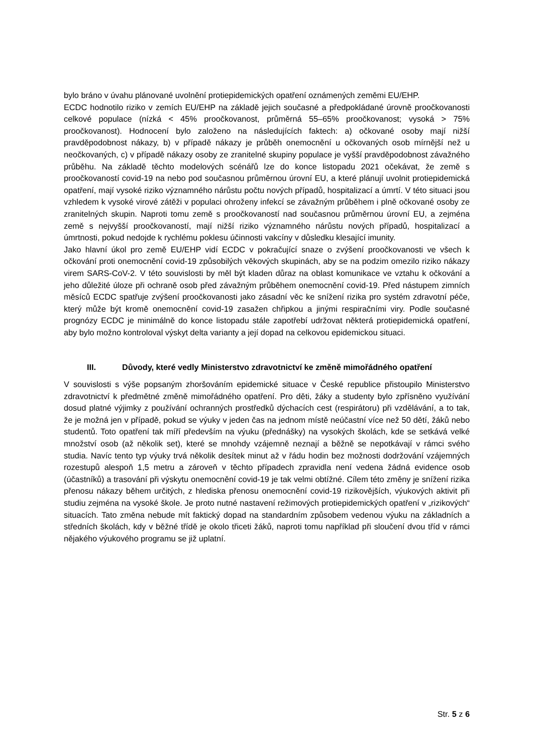bylo bráno v úvahu plánované uvolnění protiepidemických opatření oznámených zeměmi EU/EHP.
ECDC hodnotilo riziko v zemích EU/EHP na základě jejich současné a předpokládané úrovně proočkovanosti celkové populace (nízká < 45% proočkovanost, průměrná 55–65% proočkovanost; vysoká > 75% proočkovanost). Hodnocení bylo založeno na následujících faktech: a) očkované osoby mají nižší pravděpodobnost nákazy, b) v případě nákazy je průběh onemocnění u očkovaných osob mírnější než u neočkovaných, c) v případě nákazy osoby ze zranitelné skupiny populace je vyšší pravděpodobnost závažného průběhu. Na základě těchto modelových scénářů lze do konce listopadu 2021 očekávat, že země s proočkovaností covid-19 na nebo pod současnou průměrnou úrovní EU, a které plánují uvolnit protiepidemická opatření, mají vysoké riziko významného nárůstu počtu nových případů, hospitalizací a úmrtí. V této situaci jsou vzhledem k vysoké virové zátěži v populaci ohroženy infekcí se závažným průběhem i plně očkované osoby ze zranitelných skupin. Naproti tomu země s proočkovaností nad současnou průměrnou úrovní EU, a zejména země s nejvyšší proočkovaností, mají nižší riziko významného nárůstu nových případů, hospitalizací a úmrtnosti, pokud nedojde k rychlému poklesu účinnosti vakcíny v důsledku klesající imunity.
Jako hlavní úkol pro země EU/EHP vidí ECDC v pokračující snaze o zvýšení proočkovanosti ve všech k očkování proti onemocnění covid-19 způsobilých věkových skupinách, aby se na podzim omezilo riziko nákazy virem SARS-CoV-2. V této souvislosti by měl být kladen důraz na oblast komunikace ve vztahu k očkování a jeho důležité úloze při ochraně osob před závažným průběhem onemocnění covid-19. Před nástupem zimních měsíců ECDC spatřuje zvýšení proočkovanosti jako zásadní věc ke snížení rizika pro systém zdravotní péče, který může být kromě onemocnění covid-19 zasažen chřipkou a jinými respiračními viry. Podle současné prognózy ECDC je minimálně do konce listopadu stále zapotřebí udržovat některá protiepidemická opatření, aby bylo možno kontroloval výskyt delta varianty a její dopad na celkovou epidemickou situaci.
III. Důvody, které vedly Ministerstvo zdravotnictví ke změně mimořádného opatření
V souvislosti s výše popsaným zhoršováním epidemické situace v České republice přistoupilo Ministerstvo zdravotnictví k předmětné změně mimořádného opatření. Pro děti, žáky a studenty bylo zpřísněno využívání dosud platné výjimky z používání ochranných prostředků dýchacích cest (respirátoru) při vzdělávání, a to tak, že je možná jen v případě, pokud se výuky v jeden čas na jednom místě neúčastní více než 50 dětí, žáků nebo studentů. Toto opatření tak míří především na výuku (přednášky) na vysokých školách, kde se setkává velké množství osob (až několik set), které se mnohdy vzájemně neznají a běžně se nepotkávají v rámci svého studia. Navíc tento typ výuky trvá několik desítek minut až v řádu hodin bez možnosti dodržování vzájemných rozestupů alespoň 1,5 metru a zároveň v těchto případech zpravidla není vedena žádná evidence osob (účastníků) a trasování při výskytu onemocnění covid-19 je tak velmi obtížné. Cílem této změny je snížení rizika přenosu nákazy během určitých, z hlediska přenosu onemocnění covid-19 rizikovějších, výukových aktivit při studiu zejména na vysoké škole. Je proto nutné nastavení režimových protiepidemických opatření v „rizikových“ situacích. Tato změna nebude mít faktický dopad na standardním způsobem vedenou výuku na základních a středních školách, kdy v běžné třídě je okolo třiceti žáků, naproti tomu například při sloučení dvou tříd v rámci nějakého výukového programu se již uplatní.
Str. 5 z 6